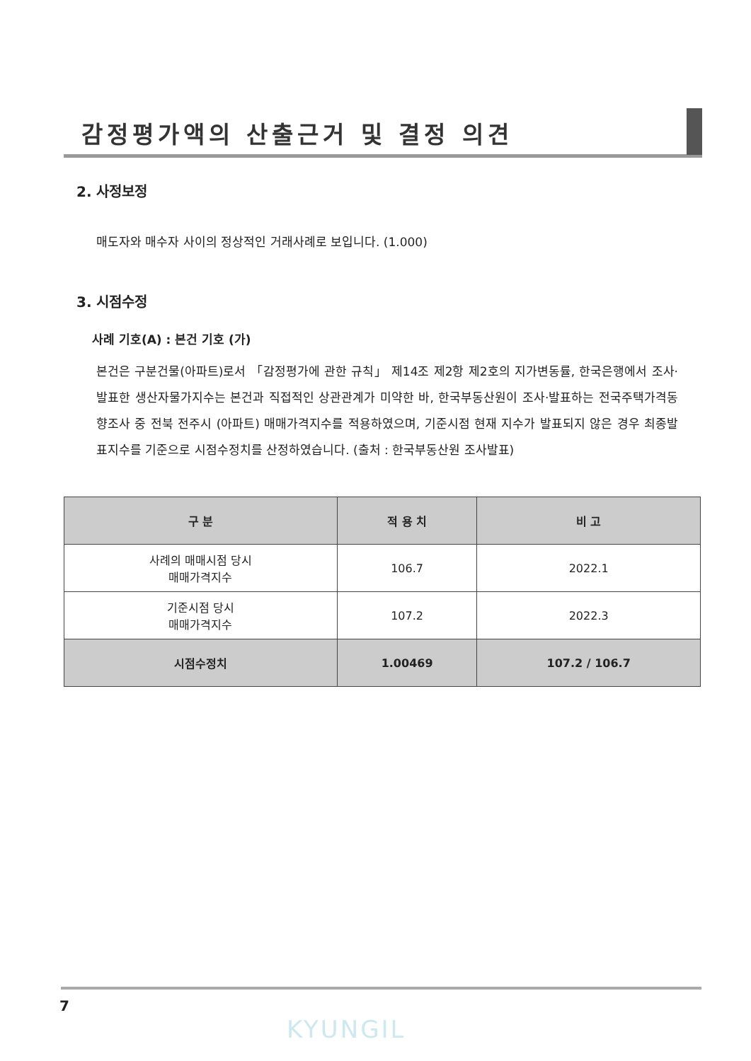감정평가액의 산출근거 및 결정 의견
2. 사정보정
매도자와 매수자 사이의 정상적인 거래사례로 보입니다. (1.000)
3. 시점수정
사례 기호(A) : 본건 기호 (가)
본건은 구분건물(아파트)로서 「감정평가에 관한 규칙」 제14조 제2항 제2호의 지가변동률, 한국은행에서 조사·발표한 생산자물가지수는 본건과 직접적인 상관관계가 미약한 바, 한국부동산원이 조사·발표하는 전국주택가격동향조사 중 전북 전주시 (아파트) 매매가격지수를 적용하였으며, 기준시점 현재 지수가 발표되지 않은 경우 최종발표지수를 기준으로 시점수정치를 산정하였습니다. (출처 : 한국부동산원 조사발표)
| 구 분 | 적 용 치 | 비 고 |
| --- | --- | --- |
| 사례의 매매시점 당시 매매가격지수 | 106.7 | 2022.1 |
| 기준시점 당시 매매가격지수 | 107.2 | 2022.3 |
| 시점수정치 | 1.00469 | 107.2 / 106.7 |
7
KYUNGIL